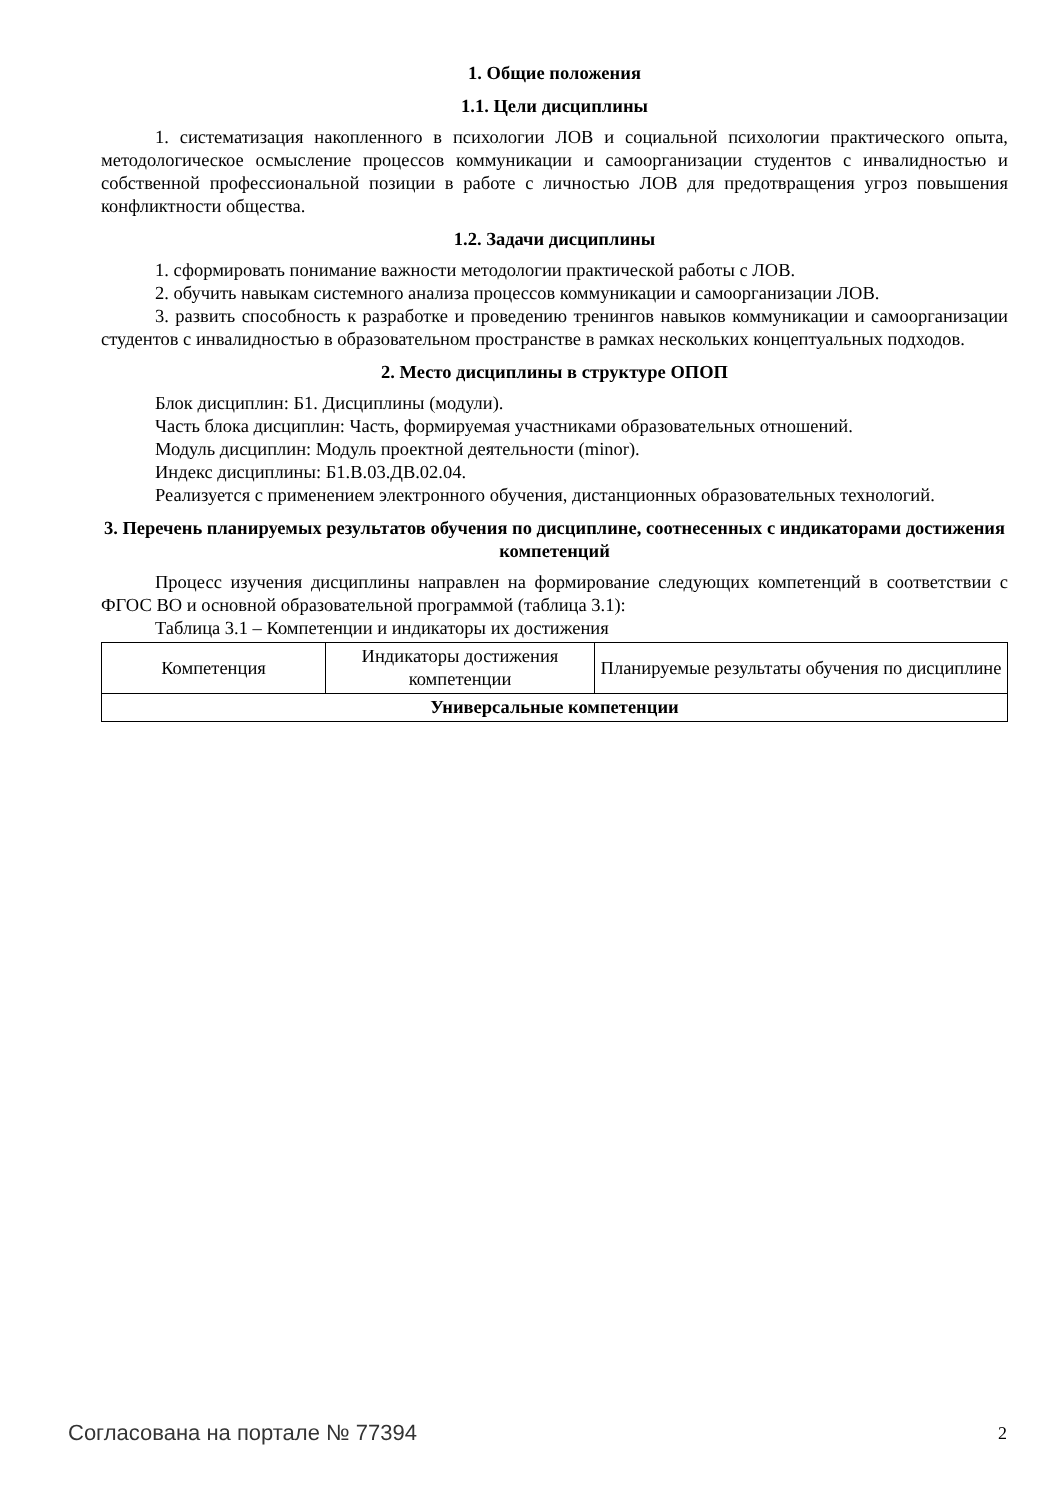1. Общие положения
1.1. Цели дисциплины
1. систематизация накопленного в психологии ЛОВ и социальной психологии практического опыта, методологическое осмысление процессов коммуникации и самоорганизации студентов с инвалидностью и собственной профессиональной позиции в работе с личностью ЛОВ для предотвращения угроз повышения конфликтности общества.
1.2. Задачи дисциплины
1. сформировать понимание важности методологии практической работы с ЛОВ.
2. обучить навыкам системного анализа процессов коммуникации и самоорганизации ЛОВ.
3. развить способность к разработке и проведению тренингов навыков коммуникации и самоорганизации студентов с инвалидностью в образовательном пространстве в рамках нескольких концептуальных подходов.
2. Место дисциплины в структуре ОПОП
Блок дисциплин: Б1. Дисциплины (модули).
Часть блока дисциплин: Часть, формируемая участниками образовательных отношений.
Модуль дисциплин: Модуль проектной деятельности (minor).
Индекс дисциплины: Б1.В.03.ДВ.02.04.
Реализуется с применением электронного обучения, дистанционных образовательных технологий.
3. Перечень планируемых результатов обучения по дисциплине, соотнесенных с индикаторами достижения компетенций
Процесс изучения дисциплины направлен на формирование следующих компетенций в соответствии с ФГОС ВО и основной образовательной программой (таблица 3.1):
Таблица 3.1 – Компетенции и индикаторы их достижения
| Компетенция | Индикаторы достижения компетенции | Планируемые результаты обучения по дисциплине |
| Универсальные компетенции | | |
Согласована на портале № 77394 2